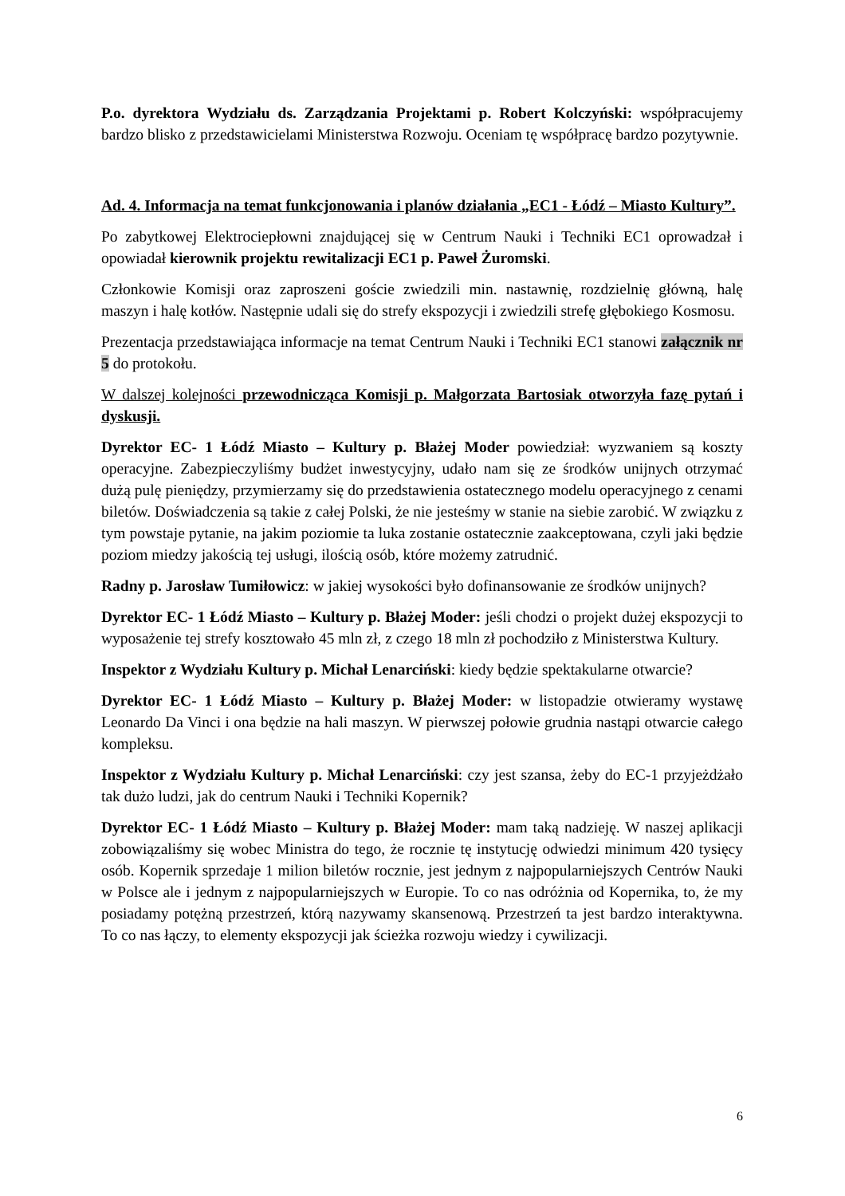P.o. dyrektora Wydziału ds. Zarządzania Projektami p. Robert Kolczyński: współpracujemy bardzo blisko z przedstawicielami Ministerstwa Rozwoju. Oceniam tę współpracę bardzo pozytywnie.
Ad. 4. Informacja na temat funkcjonowania i planów działania „EC1 - Łódź – Miasto Kultury”.
Po zabytkowej Elektrociepłowni znajdującej się w Centrum Nauki i Techniki EC1 oprowadzał i opowiadał kierownik projektu rewitalizacji EC1 p. Paweł Żuromski.
Członkowie Komisji oraz zaproszeni goście zwiedzili min. nastawnię, rozdzielnię główną, halę maszyn i halę kotłów. Następnie udali się do strefy ekspozycji i zwiedzili strefę głębokiego Kosmosu.
Prezentacja przedstawiająca informacje na temat Centrum Nauki i Techniki EC1 stanowi załącznik nr 5 do protokołu.
W dalszej kolejności przewodnicząca Komisji p. Małgorzata Bartosiak otworzyła fazę pytań i dyskusji.
Dyrektor EC- 1 Łódź Miasto – Kultury p. Błażej Moder powiedział: wyzwaniem są koszty operacyjne. Zabezpieczyliśmy budżet inwestycyjny, udało nam się ze środków unijnych otrzymać dużą pulę pieniędzy, przymierzamy się do przedstawienia ostatecznego modelu operacyjnego z cenami biletów. Doświadczenia są takie z całej Polski, że nie jesteśmy w stanie na siebie zarobić. W związku z tym powstaje pytanie, na jakim poziomie ta luka zostanie ostatecznie zaakceptowana, czyli jaki będzie poziom miedzy jakością tej usługi, ilością osób, które możemy zatrudnić.
Radny p. Jarosław Tumiłowicz: w jakiej wysokości było dofinansowanie ze środków unijnych?
Dyrektor EC- 1 Łódź Miasto – Kultury p. Błażej Moder: jeśli chodzi o projekt dużej ekspozycji to wyposażenie tej strefy kosztowało 45 mln zł, z czego 18 mln zł pochodziło z Ministerstwa Kultury.
Inspektor z Wydziału Kultury p. Michał Lenarciński: kiedy będzie spektakularne otwarcie?
Dyrektor EC- 1 Łódź Miasto – Kultury p. Błażej Moder: w listopadzie otwieramy wystawę Leonardo Da Vinci i ona będzie na hali maszyn. W pierwszej połowie grudnia nastąpi otwarcie całego kompleksu.
Inspektor z Wydziału Kultury p. Michał Lenarciński: czy jest szansa, żeby do EC-1 przyjeżdżało tak dużo ludzi, jak do centrum Nauki i Techniki Kopernik?
Dyrektor EC- 1 Łódź Miasto – Kultury p. Błażej Moder: mam taką nadzieję. W naszej aplikacji zobowiązaliśmy się wobec Ministra do tego, że rocznie tę instytucję odwiedzi minimum 420 tysięcy osób. Kopernik sprzedaje 1 milion biletów rocznie, jest jednym z najpopularniejszych Centrów Nauki w Polsce ale i jednym z najpopularniejszych w Europie. To co nas odróżnia od Kopernika, to, że my posiadamy potężną przestrzeń, którą nazywamy skansenową. Przestrzeń ta jest bardzo interaktywna. To co nas łączy, to elementy ekspozycji jak ścieżka rozwoju wiedzy i cywilizacji.
6